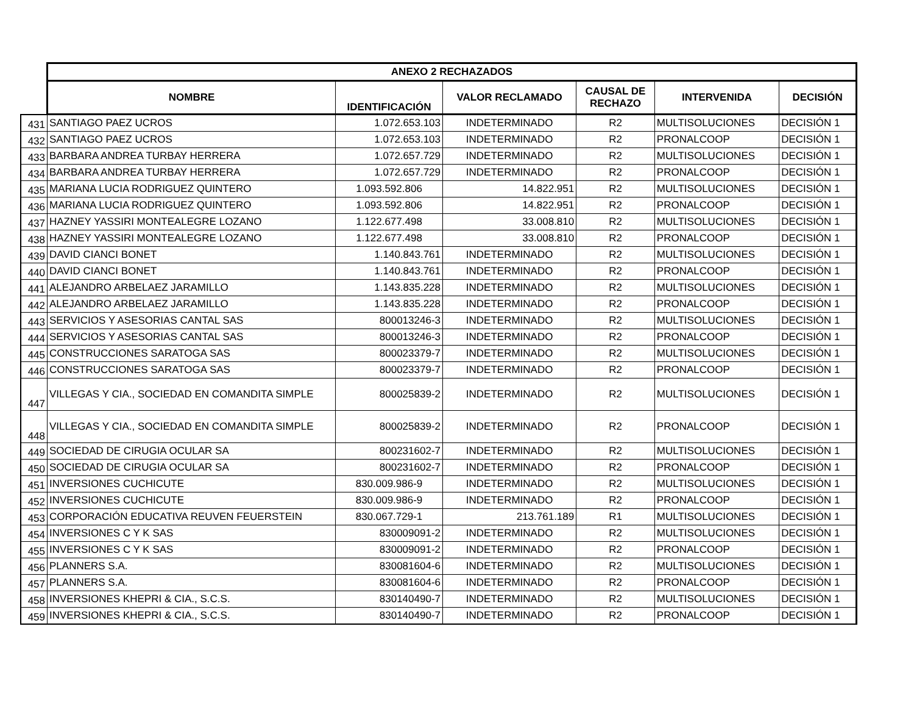| | ANEXO 2 RECHAZADOS | | | | | |
| | NOMBRE | IDENTIFICACIÓN | VALOR RECLAMADO | CAUSAL DE RECHAZO | INTERVENIDA | DECISIÓN |
| 431 | SANTIAGO PAEZ UCROS | 1.072.653.103 | INDETERMINADO | R2 | MULTISOLUCIONES | DECISIÓN 1 |
| 432 | SANTIAGO PAEZ UCROS | 1.072.653.103 | INDETERMINADO | R2 | PRONALCOOP | DECISIÓN 1 |
| 433 | BARBARA ANDREA TURBAY HERRERA | 1.072.657.729 | INDETERMINADO | R2 | MULTISOLUCIONES | DECISIÓN 1 |
| 434 | BARBARA ANDREA TURBAY HERRERA | 1.072.657.729 | INDETERMINADO | R2 | PRONALCOOP | DECISIÓN 1 |
| 435 | MARIANA LUCIA RODRIGUEZ QUINTERO | 1.093.592.806 | 14.822.951 | R2 | MULTISOLUCIONES | DECISIÓN 1 |
| 436 | MARIANA LUCIA RODRIGUEZ QUINTERO | 1.093.592.806 | 14.822.951 | R2 | PRONALCOOP | DECISIÓN 1 |
| 437 | HAZNEY YASSIRI MONTEALEGRE LOZANO | 1.122.677.498 | 33.008.810 | R2 | MULTISOLUCIONES | DECISIÓN 1 |
| 438 | HAZNEY YASSIRI MONTEALEGRE LOZANO | 1.122.677.498 | 33.008.810 | R2 | PRONALCOOP | DECISIÓN 1 |
| 439 | DAVID CIANCI BONET | 1.140.843.761 | INDETERMINADO | R2 | MULTISOLUCIONES | DECISIÓN 1 |
| 440 | DAVID CIANCI BONET | 1.140.843.761 | INDETERMINADO | R2 | PRONALCOOP | DECISIÓN 1 |
| 441 | ALEJANDRO ARBELAEZ JARAMILLO | 1.143.835.228 | INDETERMINADO | R2 | MULTISOLUCIONES | DECISIÓN 1 |
| 442 | ALEJANDRO ARBELAEZ JARAMILLO | 1.143.835.228 | INDETERMINADO | R2 | PRONALCOOP | DECISIÓN 1 |
| 443 | SERVICIOS Y ASESORIAS CANTAL SAS | 800013246-3 | INDETERMINADO | R2 | MULTISOLUCIONES | DECISIÓN 1 |
| 444 | SERVICIOS Y ASESORIAS CANTAL SAS | 800013246-3 | INDETERMINADO | R2 | PRONALCOOP | DECISIÓN 1 |
| 445 | CONSTRUCCIONES SARATOGA SAS | 800023379-7 | INDETERMINADO | R2 | MULTISOLUCIONES | DECISIÓN 1 |
| 446 | CONSTRUCCIONES SARATOGA SAS | 800023379-7 | INDETERMINADO | R2 | PRONALCOOP | DECISIÓN 1 |
| 447 | VILLEGAS Y CIA., SOCIEDAD EN COMANDITA SIMPLE | 800025839-2 | INDETERMINADO | R2 | MULTISOLUCIONES | DECISIÓN 1 |
| 448 | VILLEGAS Y CIA., SOCIEDAD EN COMANDITA SIMPLE | 800025839-2 | INDETERMINADO | R2 | PRONALCOOP | DECISIÓN 1 |
| 449 | SOCIEDAD DE CIRUGIA OCULAR SA | 800231602-7 | INDETERMINADO | R2 | MULTISOLUCIONES | DECISIÓN 1 |
| 450 | SOCIEDAD DE CIRUGIA OCULAR SA | 800231602-7 | INDETERMINADO | R2 | PRONALCOOP | DECISIÓN 1 |
| 451 | INVERSIONES CUCHICUTE | 830.009.986-9 | INDETERMINADO | R2 | MULTISOLUCIONES | DECISIÓN 1 |
| 452 | INVERSIONES CUCHICUTE | 830.009.986-9 | INDETERMINADO | R2 | PRONALCOOP | DECISIÓN 1 |
| 453 | CORPORACIÓN EDUCATIVA REUVEN FEUERSTEIN | 830.067.729-1 | 213.761.189 | R1 | MULTISOLUCIONES | DECISIÓN 1 |
| 454 | INVERSIONES C Y K SAS | 830009091-2 | INDETERMINADO | R2 | MULTISOLUCIONES | DECISIÓN 1 |
| 455 | INVERSIONES C Y K SAS | 830009091-2 | INDETERMINADO | R2 | PRONALCOOP | DECISIÓN 1 |
| 456 | PLANNERS S.A. | 830081604-6 | INDETERMINADO | R2 | MULTISOLUCIONES | DECISIÓN 1 |
| 457 | PLANNERS S.A. | 830081604-6 | INDETERMINADO | R2 | PRONALCOOP | DECISIÓN 1 |
| 458 | INVERSIONES KHEPRI & CIA., S.C.S. | 830140490-7 | INDETERMINADO | R2 | MULTISOLUCIONES | DECISIÓN 1 |
| 459 | INVERSIONES KHEPRI & CIA., S.C.S. | 830140490-7 | INDETERMINADO | R2 | PRONALCOOP | DECISIÓN 1 |